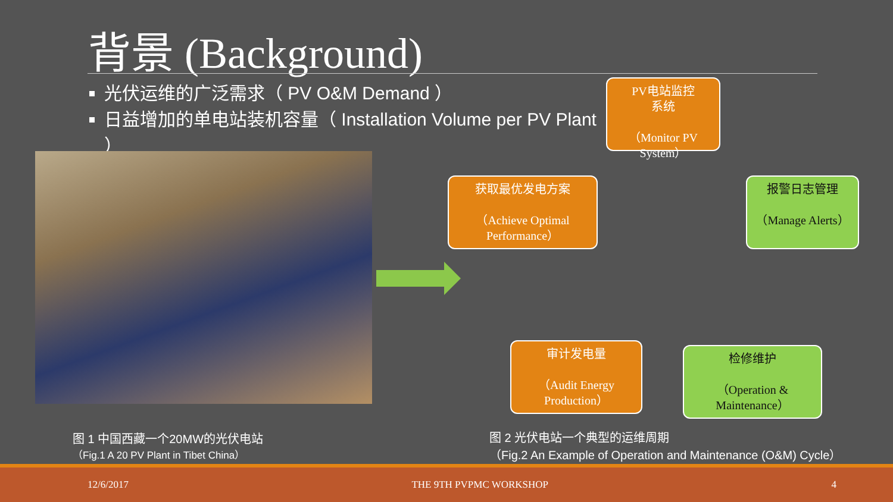背景 (Background)
光伏运维的广泛需求（ PV O&M Demand ）
日益增加的单电站装机容量（ Installation Volume per PV Plant ）
PV电站监控
系统
（Monitor PV System）
获取最优发电方案
（Achieve Optimal Performance）
报警日志管理
（Manage Alerts）
审计发电量
（Audit Energy Production）
检修维护
（Operation & Maintenance）
图 1 中国西藏一个20MW的光伏电站
（Fig.1 A 20 PV Plant in Tibet China）
图 2 光伏电站一个典型的运维周期
（Fig.2 An Example of Operation and Maintenance (O&M) Cycle）
12/6/2017 THE 9TH PVPMC WORKSHOP 4